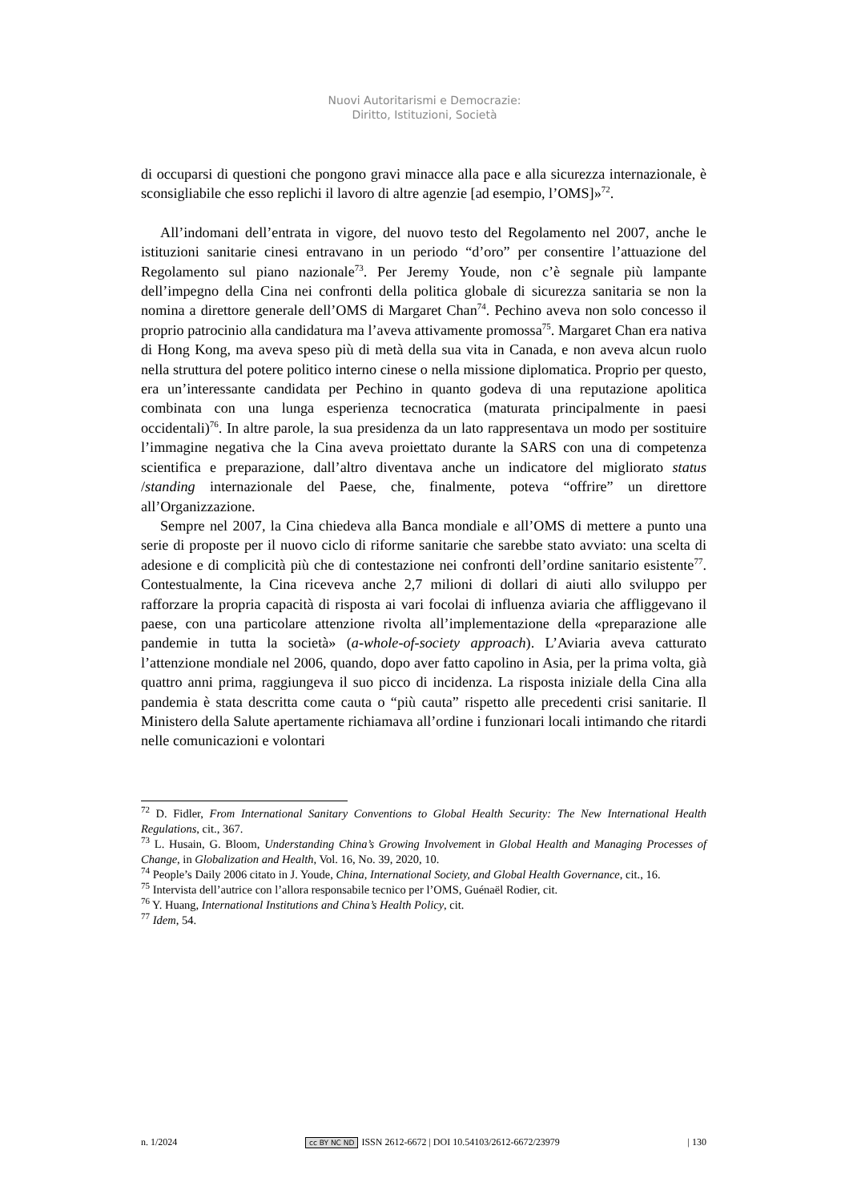Nuovi Autoritarismi e Democrazie:
Diritto, Istituzioni, Società
di occuparsi di questioni che pongono gravi minacce alla pace e alla sicurezza internazionale, è sconsigliabile che esso replichi il lavoro di altre agenzie [ad esempio, l’OMS]»<sup>72</sup>.
All’indomani dell’entrata in vigore, del nuovo testo del Regolamento nel 2007, anche le istituzioni sanitarie cinesi entravano in un periodo “d’oro” per consentire l’attuazione del Regolamento sul piano nazionale<sup>73</sup>. Per Jeremy Youde, non c’è segnale più lampante dell’impegno della Cina nei confronti della politica globale di sicurezza sanitaria se non la nomina a direttore generale dell’OMS di Margaret Chan<sup>74</sup>. Pechino aveva non solo concesso il proprio patrocinio alla candidatura ma l’aveva attivamente promossa<sup>75</sup>. Margaret Chan era nativa di Hong Kong, ma aveva speso più di metà della sua vita in Canada, e non aveva alcun ruolo nella struttura del potere politico interno cinese o nella missione diplomatica. Proprio per questo, era un’interessante candidata per Pechino in quanto godeva di una reputazione apolitica combinata con una lunga esperienza tecnocratica (maturata principalmente in paesi occidentali)<sup>76</sup>. In altre parole, la sua presidenza da un lato rappresentava un modo per sostituire l’immagine negativa che la Cina aveva proiettato durante la SARS con una di competenza scientifica e preparazione, dall’altro diventava anche un indicatore del migliorato status /standing internazionale del Paese, che, finalmente, poteva “offrire” un direttore all’Organizzazione.
Sempre nel 2007, la Cina chiedeva alla Banca mondiale e all’OMS di mettere a punto una serie di proposte per il nuovo ciclo di riforme sanitarie che sarebbe stato avviato: una scelta di adesione e di complicità più che di contestazione nei confronti dell’ordine sanitario esistente<sup>77</sup>. Contestualmente, la Cina riceveva anche 2,7 milioni di dollari di aiuti allo sviluppo per rafforzare la propria capacità di risposta ai vari focolai di influenza aviaria che affliggevano il paese, con una particolare attenzione rivolta all’implementazione della «preparazione alle pandemie in tutta la società» (a-whole-of-society approach). L’Aviaria aveva catturato l’attenzione mondiale nel 2006, quando, dopo aver fatto capolino in Asia, per la prima volta, già quattro anni prima, raggiungeva il suo picco di incidenza. La risposta iniziale della Cina alla pandemia è stata descritta come cauta o “più cauta” rispetto alle precedenti crisi sanitarie. Il Ministero della Salute apertamente richiamava all’ordine i funzionari locali intimando che ritardi nelle comunicazioni e volontari
<sup>72</sup> D. Fidler, From International Sanitary Conventions to Global Health Security: The New International Health Regulations, cit., 367.
<sup>73</sup> L. Husain, G. Bloom, Understanding China’s Growing Involvement in Global Health and Managing Processes of Change, in Globalization and Health, Vol. 16, No. 39, 2020, 10.
<sup>74</sup> People’s Daily 2006 citato in J. Youde, China, International Society, and Global Health Governance, cit., 16.
<sup>75</sup> Intervista dell’autrice con l’allora responsabile tecnico per l’OMS, Guénaël Rodier, cit.
<sup>76</sup> Y. Huang, International Institutions and China’s Health Policy, cit.
<sup>77</sup> Idem, 54.
n. 1/2024 cc BY NC ND ISSN 2612-6672 | DOI 10.54103/2612-6672/23979 | 130